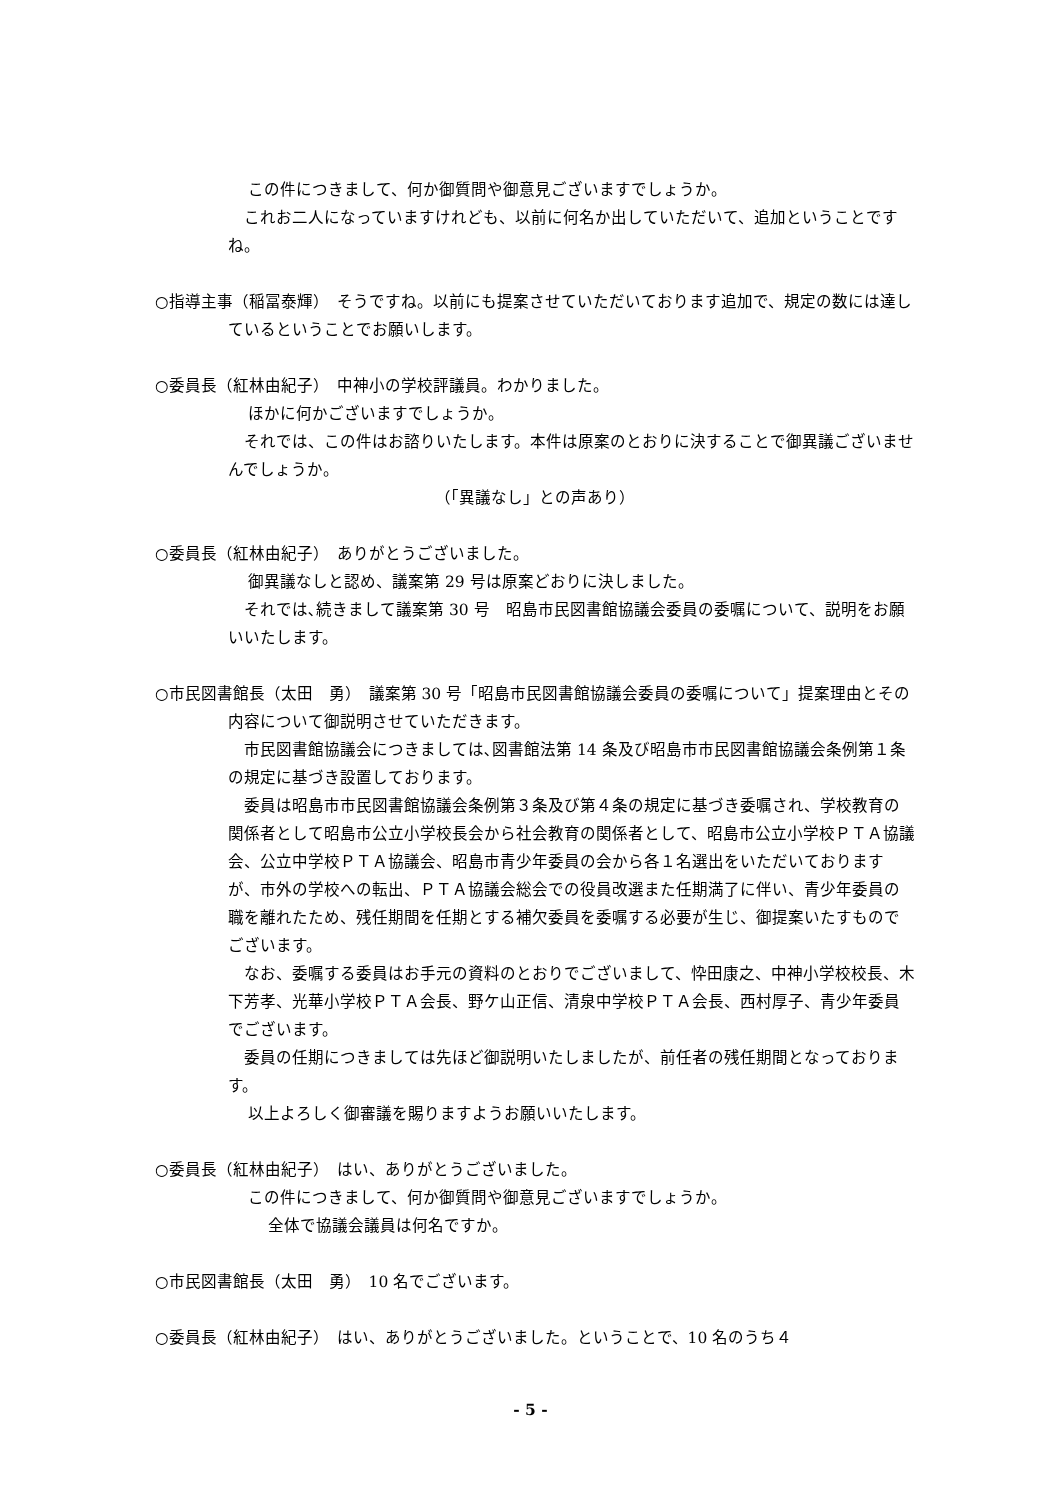この件につきまして、何か御質問や御意見ございますでしょうか。
　これお二人になっていますけれども、以前に何名か出していただいて、追加ということですね。
○指導主事（稲冨泰輝）　そうですね。以前にも提案させていただいております追加で、規定の数には達しているということでお願いします。
○委員長（紅林由紀子）　中神小の学校評議員。わかりました。
ほかに何かございますでしょうか。
　それでは、この件はお諮りいたします。本件は原案のとおりに決することで御異議ございませんでしょうか。
（「異議なし」との声あり）
○委員長（紅林由紀子）　ありがとうございました。
御異議なしと認め、議案第 29 号は原案どおりに決しました。
　それでは､続きまして議案第 30 号　昭島市民図書館協議会委員の委嘱について、説明をお願いいたします。
○市民図書館長（太田　勇）　議案第 30 号「昭島市民図書館協議会委員の委嘱について」提案理由とその内容について御説明させていただきます。
　市民図書館協議会につきましては､図書館法第 14 条及び昭島市市民図書館協議会条例第１条の規定に基づき設置しております。
　委員は昭島市市民図書館協議会条例第３条及び第４条の規定に基づき委嘱され、学校教育の関係者として昭島市公立小学校長会から社会教育の関係者として、昭島市公立小学校ＰＴＡ協議会、公立中学校ＰＴＡ協議会、昭島市青少年委員の会から各１名選出をいただいておりますが、市外の学校への転出、ＰＴＡ協議会総会での役員改選また任期満了に伴い、青少年委員の職を離れたため、残任期間を任期とする補欠委員を委嘱する必要が生じ、御提案いたすものでございます。
　なお、委嘱する委員はお手元の資料のとおりでございまして、忰田康之、中神小学校校長、木下芳孝、光華小学校ＰＴＡ会長、野ケ山正信、清泉中学校ＰＴＡ会長、西村厚子、青少年委員でございます。
　委員の任期につきましては先ほど御説明いたしましたが、前任者の残任期間となっております。
以上よろしく御審議を賜りますようお願いいたします。
○委員長（紅林由紀子）　はい、ありがとうございました。
この件につきまして、何か御質問や御意見ございますでしょうか。
全体で協議会議員は何名ですか。
○市民図書館長（太田　勇）　10 名でございます。
○委員長（紅林由紀子）　はい、ありがとうございました。ということで、10 名のうち４
- 5 -